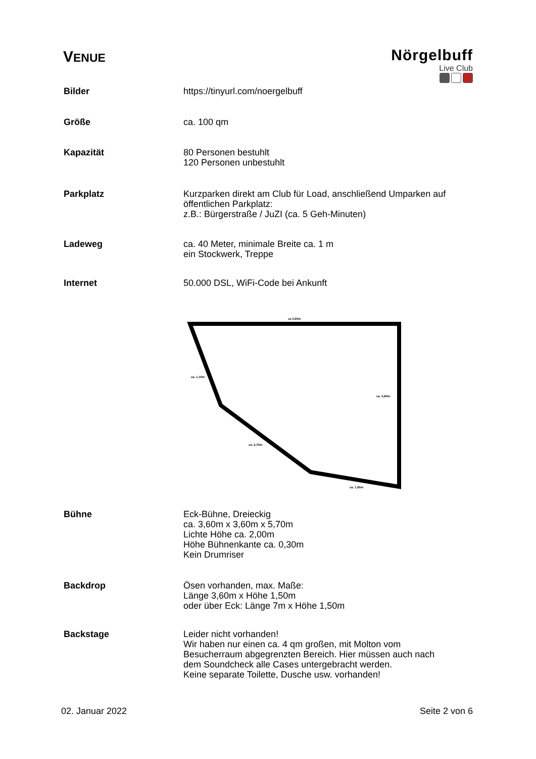VENUE
Nörgelbuff
Live Club
Bilder https://tinyurl.com/noergelbuff
Größe ca. 100 qm
Kapazität 80 Personen bestuhlt
120 Personen unbestuhlt
Parkplatz Kurzparken direkt am Club für Load, anschließend Umparken auf
öffentlichen Parkplatz:
z.B.: Bürgerstraße / JuZI (ca. 5 Geh-Minuten)
Ladeweg ca. 40 Meter, minimale Breite ca. 1 m
ein Stockwerk, Treppe
Internet 50.000 DSL, WiFi-Code bei Ankunft
ca 3,60m
ca. 1,10m
ca. 3,60m
ca. 2,70m
ca. 1,95m
Bühne Eck-Bühne, Dreieckig
ca. 3,60m x 3,60m x 5,70m
Lichte Höhe ca. 2,00m
Höhe Bühnenkante ca. 0,30m
Kein Drumriser
Backdrop Ösen vorhanden, max. Maße:
Länge 3,60m x Höhe 1,50m
oder über Eck: Länge 7m x Höhe 1,50m
Backstage Leider nicht vorhanden!
Wir haben nur einen ca. 4 qm großen, mit Molton vom
Besucherraum abgegrenzten Bereich. Hier müssen auch nach
dem Soundcheck alle Cases untergebracht werden.
Keine separate Toilette, Dusche usw. vorhanden!
02. Januar 2022 Seite 2 von 6